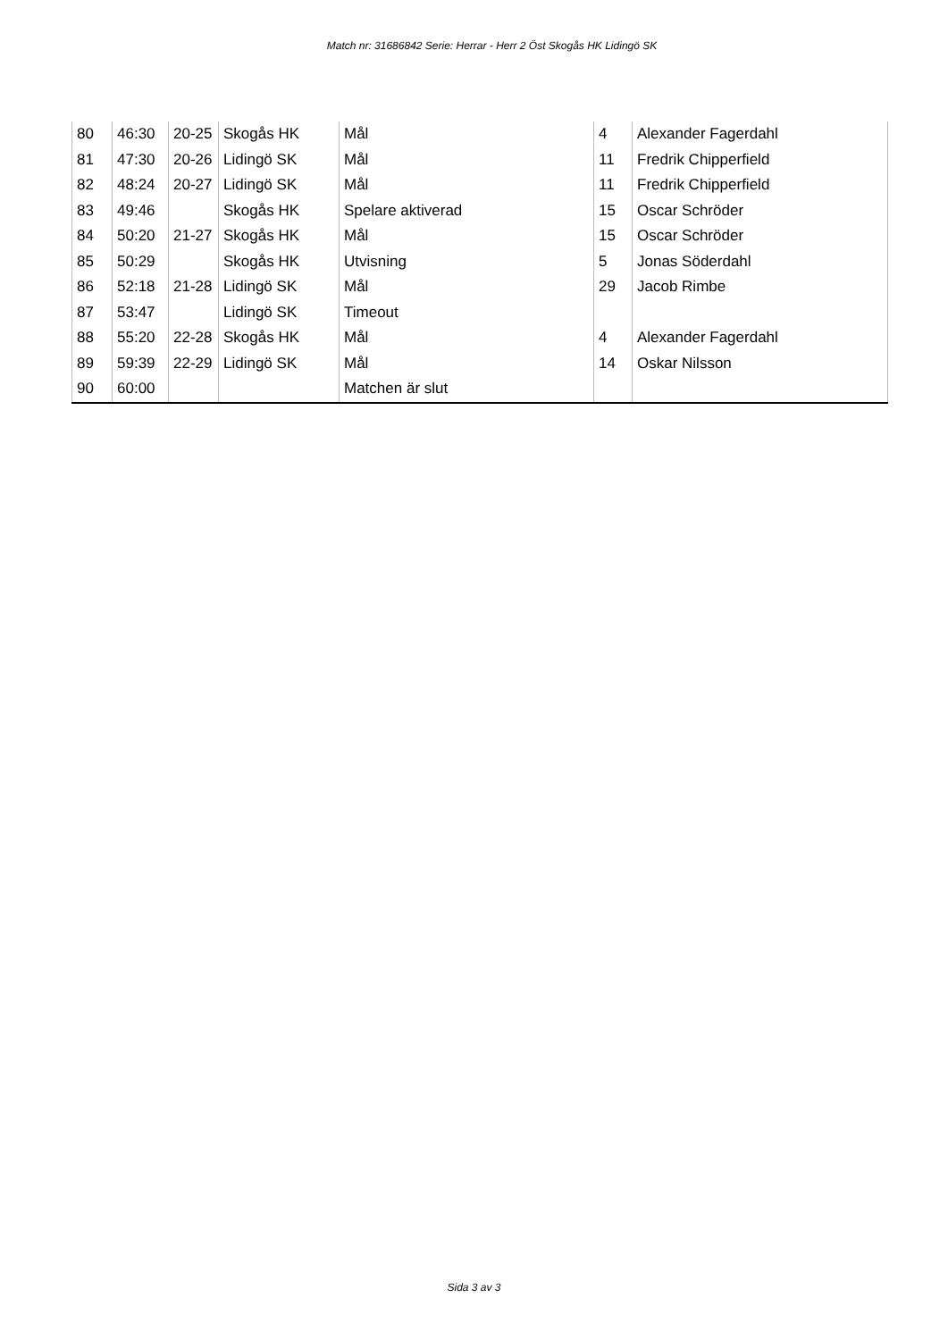Match nr: 31686842 Serie: Herrar - Herr 2 Öst Skogås HK Lidingö SK
| 80 | 46:30 | 20-25 | Skogås HK | Mål | 4 | Alexander Fagerdahl |
| 81 | 47:30 | 20-26 | Lidingö SK | Mål | 11 | Fredrik Chipperfield |
| 82 | 48:24 | 20-27 | Lidingö SK | Mål | 11 | Fredrik Chipperfield |
| 83 | 49:46 | | Skogås HK | Spelare aktiverad | 15 | Oscar Schröder |
| 84 | 50:20 | 21-27 | Skogås HK | Mål | 15 | Oscar Schröder |
| 85 | 50:29 | | Skogås HK | Utvisning | 5 | Jonas Söderdahl |
| 86 | 52:18 | 21-28 | Lidingö SK | Mål | 29 | Jacob Rimbe |
| 87 | 53:47 | | Lidingö SK | Timeout | | |
| 88 | 55:20 | 22-28 | Skogås HK | Mål | 4 | Alexander Fagerdahl |
| 89 | 59:39 | 22-29 | Lidingö SK | Mål | 14 | Oskar Nilsson |
| 90 | 60:00 | | | Matchen är slut | | |
Sida 3 av 3